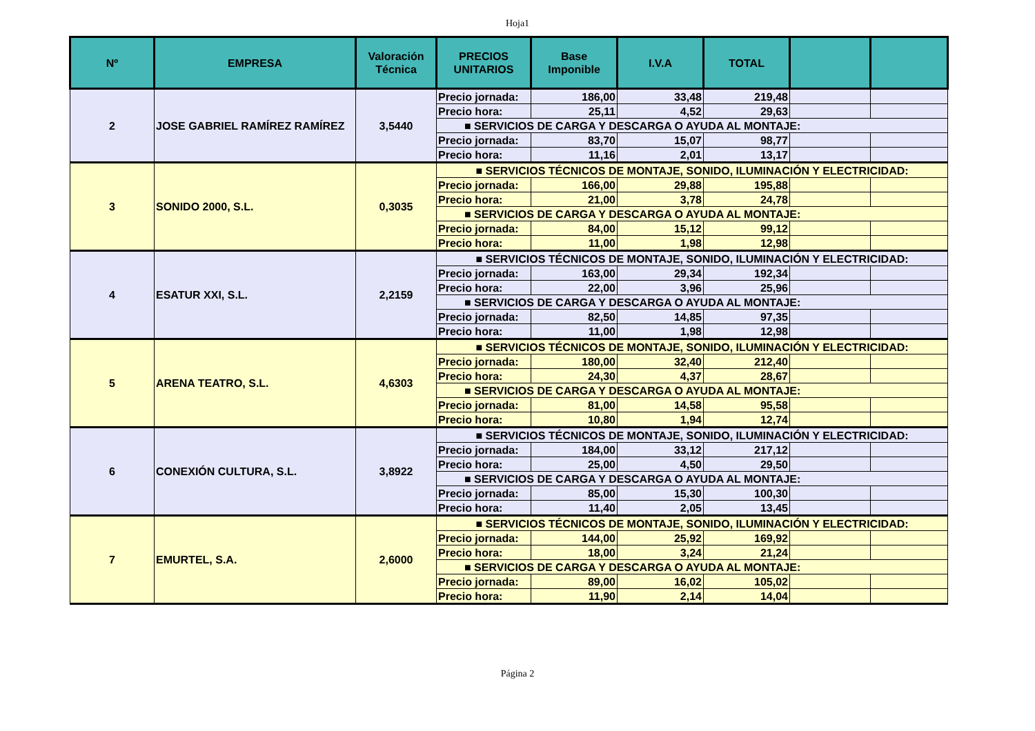Hoja1
| Nº | EMPRESA | Valoración Técnica | PRECIOS UNITARIOS | Base Imponible | I.V.A | TOTAL | | |
| --- | --- | --- | --- | --- | --- | --- | --- | --- |
| 2 | JOSE GABRIEL RAMÍREZ RAMÍREZ | 3,5440 | Precio jornada: | 186,00 | 33,48 | 219,48 | | |
| | | | Precio hora: | 25,11 | 4,52 | 29,63 | | |
| | | | ■ SERVICIOS DE CARGA Y DESCARGA O AYUDA AL MONTAJE: | | | | | |
| | | | Precio jornada: | 83,70 | 15,07 | 98,77 | | |
| | | | Precio hora: | 11,16 | 2,01 | 13,17 | | |
| 3 | SONIDO 2000, S.L. | 0,3035 | ■ SERVICIOS TÉCNICOS DE MONTAJE, SONIDO, ILUMINACIÓN Y ELECTRICIDAD: | | | | | |
| | | | Precio jornada: | 166,00 | 29,88 | 195,88 | | |
| | | | Precio hora: | 21,00 | 3,78 | 24,78 | | |
| | | | ■ SERVICIOS DE CARGA Y DESCARGA O AYUDA AL MONTAJE: | | | | | |
| | | | Precio jornada: | 84,00 | 15,12 | 99,12 | | |
| | | | Precio hora: | 11,00 | 1,98 | 12,98 | | |
| 4 | ESATUR XXI, S.L. | 2,2159 | ■ SERVICIOS TÉCNICOS DE MONTAJE, SONIDO, ILUMINACIÓN Y ELECTRICIDAD: | | | | | |
| | | | Precio jornada: | 163,00 | 29,34 | 192,34 | | |
| | | | Precio hora: | 22,00 | 3,96 | 25,96 | | |
| | | | ■ SERVICIOS DE CARGA Y DESCARGA O AYUDA AL MONTAJE: | | | | | |
| | | | Precio jornada: | 82,50 | 14,85 | 97,35 | | |
| | | | Precio hora: | 11,00 | 1,98 | 12,98 | | |
| 5 | ARENA TEATRO, S.L. | 4,6303 | ■ SERVICIOS TÉCNICOS DE MONTAJE, SONIDO, ILUMINACIÓN Y ELECTRICIDAD: | | | | | |
| | | | Precio jornada: | 180,00 | 32,40 | 212,40 | | |
| | | | Precio hora: | 24,30 | 4,37 | 28,67 | | |
| | | | ■ SERVICIOS DE CARGA Y DESCARGA O AYUDA AL MONTAJE: | | | | | |
| | | | Precio jornada: | 81,00 | 14,58 | 95,58 | | |
| | | | Precio hora: | 10,80 | 1,94 | 12,74 | | |
| 6 | CONEXIÓN CULTURA, S.L. | 3,8922 | ■ SERVICIOS TÉCNICOS DE MONTAJE, SONIDO, ILUMINACIÓN Y ELECTRICIDAD: | | | | | |
| | | | Precio jornada: | 184,00 | 33,12 | 217,12 | | |
| | | | Precio hora: | 25,00 | 4,50 | 29,50 | | |
| | | | ■ SERVICIOS DE CARGA Y DESCARGA O AYUDA AL MONTAJE: | | | | | |
| | | | Precio jornada: | 85,00 | 15,30 | 100,30 | | |
| | | | Precio hora: | 11,40 | 2,05 | 13,45 | | |
| 7 | EMURTEL, S.A. | 2,6000 | ■ SERVICIOS TÉCNICOS DE MONTAJE, SONIDO, ILUMINACIÓN Y ELECTRICIDAD: | | | | | |
| | | | Precio jornada: | 144,00 | 25,92 | 169,92 | | |
| | | | Precio hora: | 18,00 | 3,24 | 21,24 | | |
| | | | ■ SERVICIOS DE CARGA Y DESCARGA O AYUDA AL MONTAJE: | | | | | |
| | | | Precio jornada: | 89,00 | 16,02 | 105,02 | | |
| | | | Precio hora: | 11,90 | 2,14 | 14,04 | | |
Página 2